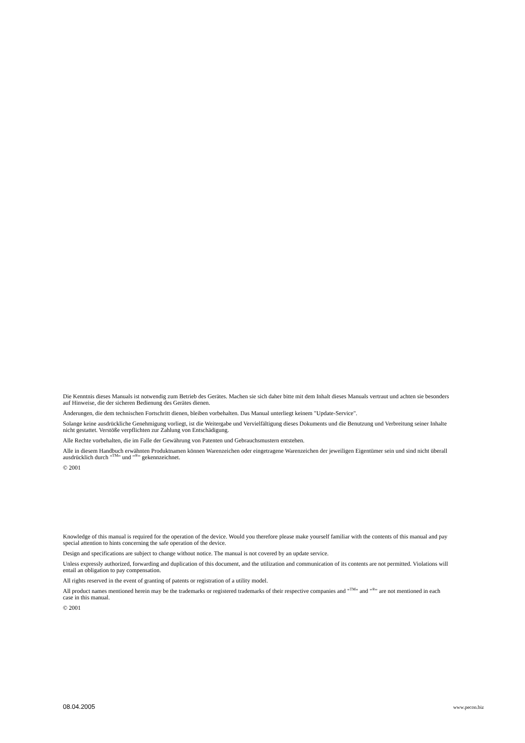Die Kenntnis dieses Manuals ist notwendig zum Betrieb des Gerätes. Machen sie sich daher bitte mit dem Inhalt dieses Manuals vertraut und achten sie besonders auf Hinweise, die der sicheren Bedienung des Gerätes dienen.
Änderungen, die dem technischen Fortschritt dienen, bleiben vorbehalten. Das Manual unterliegt keinem "Update-Service".
Solange keine ausdrückliche Genehmigung vorliegt, ist die Weitergabe und Vervielfältigung dieses Dokuments und die Benutzung und Verbreitung seiner Inhalte nicht gestattet. Verstöße verpflichten zur Zahlung von Entschädigung.
Alle Rechte vorbehalten, die im Falle der Gewährung von Patenten und Gebrauchsmustern entstehen.
Alle in diesem Handbuch erwähnten Produktnamen können Warenzeichen oder eingetragene Warenzeichen der jeweiligen Eigentümer sein und sind nicht überall ausdrücklich durch "<sup>TM</sup>" und "<sup>®</sup>" gekennzeichnet.
© 2001
Knowledge of this manual is required for the operation of the device. Would you therefore please make yourself familiar with the contents of this manual and pay special attention to hints concerning the safe operation of the device.
Design and specifications are subject to change without notice. The manual is not covered by an update service.
Unless expressly authorized, forwarding and duplication of this document, and the utilization and communication of its contents are not permitted. Violations will entail an obligation to pay compensation.
All rights reserved in the event of granting of patents or registration of a utility model.
All product names mentioned herein may be the trademarks or registered trademarks of their respective companies and "<sup>TM</sup>" and "<sup>®</sup>" are not mentioned in each case in this manual.
© 2001
08.04.2005 www.pecon.biz